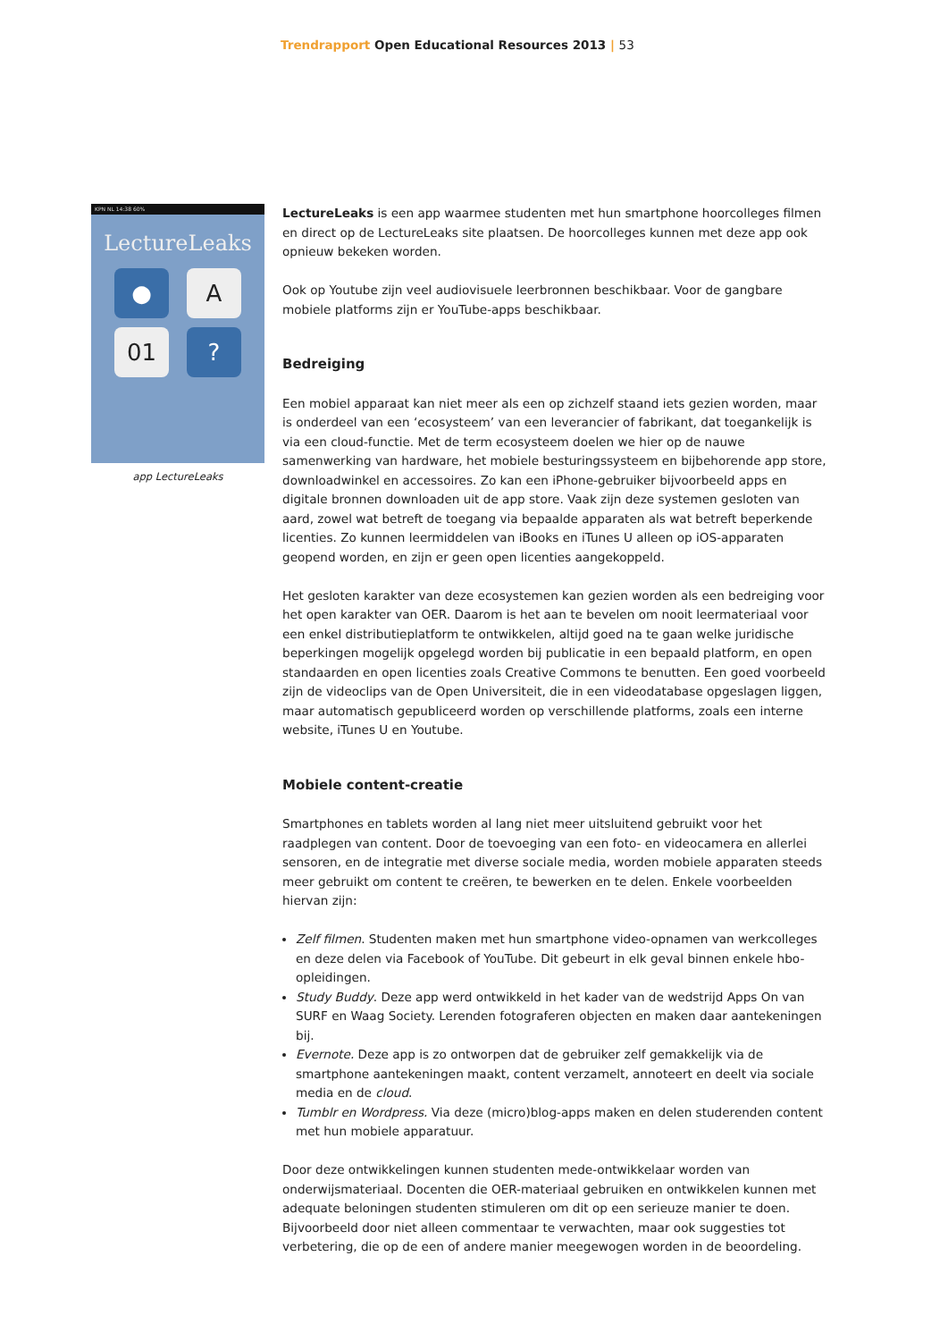Trendrapport Open Educational Resources 2013 | 53
KPN NL 14:38 60%
LectureLeaks
●
A
01
?
app LectureLeaks
LectureLeaks is een app waarmee studenten met hun smartphone hoorcolleges filmen en direct op de LectureLeaks site plaatsen. De hoorcolleges kunnen met deze app ook opnieuw bekeken worden.
Ook op Youtube zijn veel audiovisuele leerbronnen beschikbaar. Voor de gangbare mobiele platforms zijn er YouTube-apps beschikbaar.
Bedreiging
Een mobiel apparaat kan niet meer als een op zichzelf staand iets gezien worden, maar is onderdeel van een ‘ecosysteem’ van een leverancier of fabrikant, dat toegankelijk is via een cloud-functie. Met de term ecosysteem doelen we hier op de nauwe samenwerking van hardware, het mobiele besturingssysteem en bijbehorende app store, downloadwinkel en accessoires. Zo kan een iPhone-gebruiker bijvoorbeeld apps en digitale bronnen downloaden uit de app store. Vaak zijn deze systemen gesloten van aard, zowel wat betreft de toegang via bepaalde apparaten als wat betreft beperkende licenties. Zo kunnen leermiddelen van iBooks en iTunes U alleen op iOS-apparaten geopend worden, en zijn er geen open licenties aangekoppeld.
Het gesloten karakter van deze ecosystemen kan gezien worden als een bedreiging voor het open karakter van OER. Daarom is het aan te bevelen om nooit leermateriaal voor een enkel distributieplatform te ontwikkelen, altijd goed na te gaan welke juridische beperkingen mogelijk opgelegd worden bij publicatie in een bepaald platform, en open standaarden en open licenties zoals Creative Commons te benutten. Een goed voorbeeld zijn de videoclips van de Open Universiteit, die in een videodatabase opgeslagen liggen, maar automatisch gepubliceerd worden op verschillende platforms, zoals een interne website, iTunes U en Youtube.
Mobiele content-creatie
Smartphones en tablets worden al lang niet meer uitsluitend gebruikt voor het raadplegen van content. Door de toevoeging van een foto- en videocamera en allerlei sensoren, en de integratie met diverse sociale media, worden mobiele apparaten steeds meer gebruikt om content te creëren, te bewerken en te delen. Enkele voorbeelden hiervan zijn:
Zelf filmen. Studenten maken met hun smartphone video-opnamen van werkcolleges en deze delen via Facebook of YouTube. Dit gebeurt in elk geval binnen enkele hbo-opleidingen.
Study Buddy. Deze app werd ontwikkeld in het kader van de wedstrijd Apps On van SURF en Waag Society. Lerenden fotograferen objecten en maken daar aantekeningen bij.
Evernote. Deze app is zo ontworpen dat de gebruiker zelf gemakkelijk via de smartphone aantekeningen maakt, content verzamelt, annoteert en deelt via sociale media en de cloud.
Tumblr en Wordpress. Via deze (micro)blog-apps maken en delen studerenden content met hun mobiele apparatuur.
Door deze ontwikkelingen kunnen studenten mede-ontwikkelaar worden van onderwijsmateriaal. Docenten die OER-materiaal gebruiken en ontwikkelen kunnen met adequate beloningen studenten stimuleren om dit op een serieuze manier te doen. Bijvoorbeeld door niet alleen commentaar te verwachten, maar ook suggesties tot verbetering, die op de een of andere manier meegewogen worden in de beoordeling.